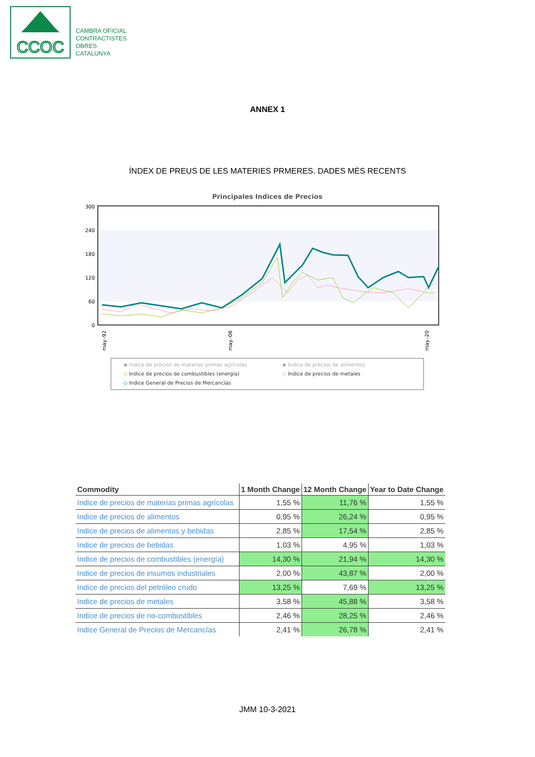CCOC
CAMBRA OFICIAL
CONTRACTISTES
OBRES
CATALUNYA
ANNEX 1
ÍNDEX DE PREUS DE LES MATERIES PRMERES. DADES MÉS RECENTS
Principales Indices de Precios
300
240
180
120
60
0
may.-92
may.-06
may.-20
◆ Indice de precios de materias primas agrícolas
◆ Indice de precios de alimentos
◇ Indice de precios de combustibles (energía)
◇ Indice de precios de metales
◇ Indice General de Precios de Mercancías
| Commodity | 1 Month Change | 12 Month Change | Year to Date Change |
| --- | --- | --- | --- |
| Indice de precios de materias primas agrícolas | 1,55 % | 11,76 % | 1,55 % |
| Indice de precios de alimentos | 0,95 % | 26,24 % | 0,95 % |
| Indice de precios de alimentos y bebidas | 2,85 % | 17,54 % | 2,85 % |
| Indice de precios de bebidas | 1,03 % | 4,95 % | 1,03 % |
| Indice de precios de combustibles (energía) | 14,30 % | 21,94 % | 14,30 % |
| Indice de precios de insumos industriales | 2,00 % | 43,87 % | 2,00 % |
| Indice de precios del petróleo crudo | 13,25 % | 7,69 % | 13,25 % |
| Indice de precios de metales | 3,58 % | 45,88 % | 3,58 % |
| Indice de precios de no-combustibles | 2,46 % | 28,25 % | 2,46 % |
| Indice General de Precios de Mercancías | 2,41 % | 26,78 % | 2,41 % |
JMM 10-3-2021